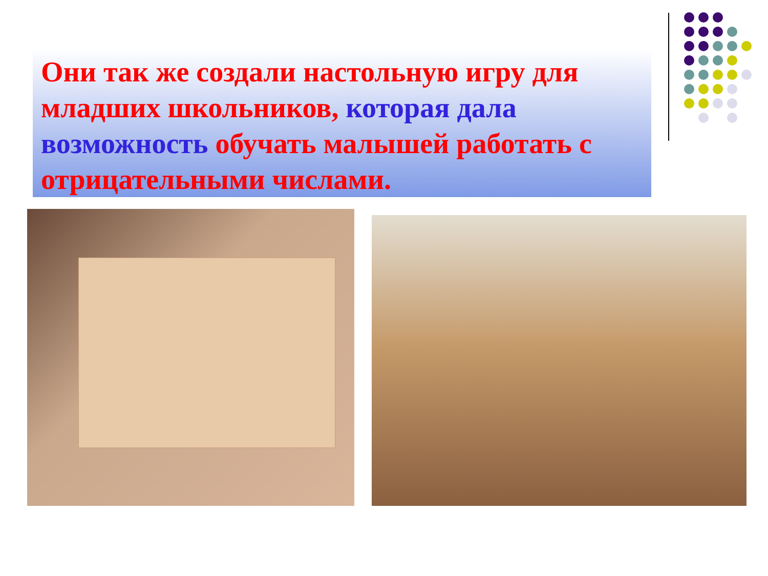Они так же создали настольную игру для младших школьников, которая дала возможность обучать малышей работать с отрицательными числами.